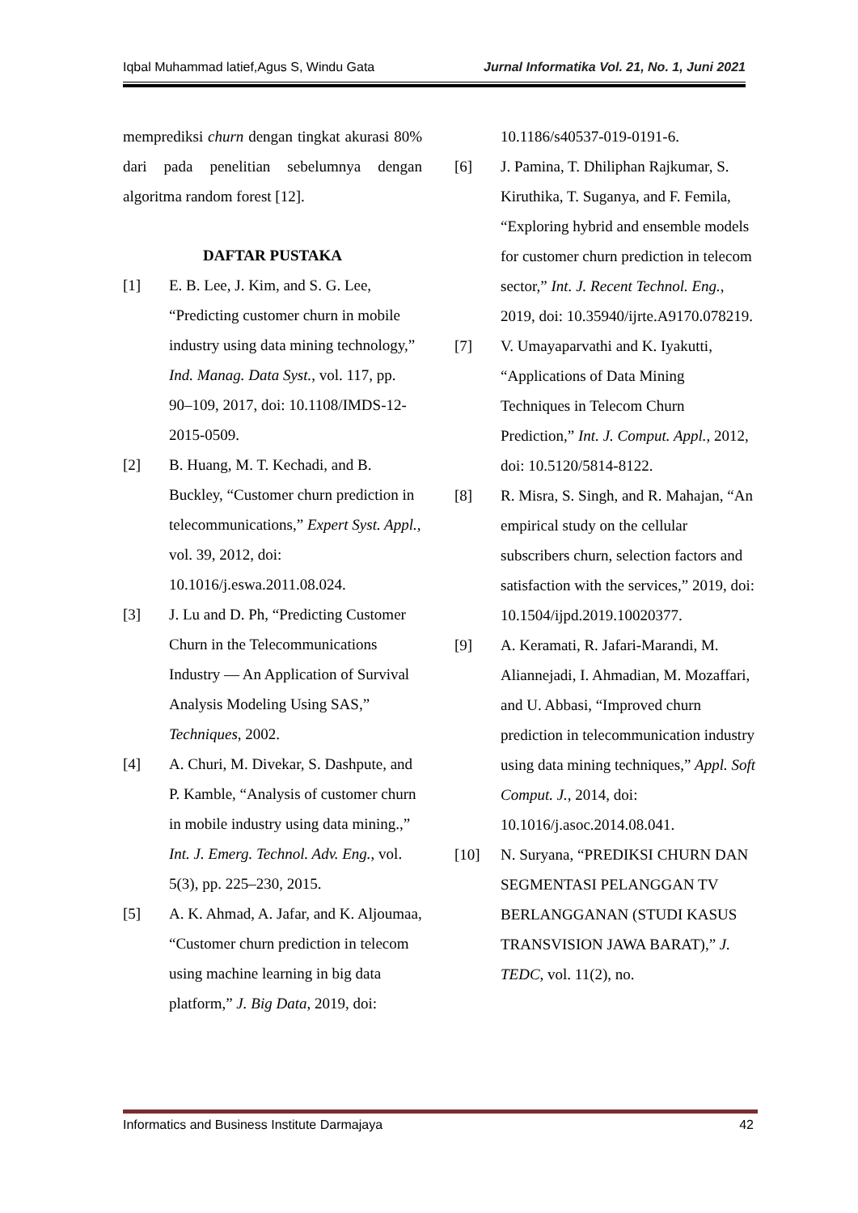Iqbal Muhammad latief,Agus S, Windu Gata Jurnal Informatika Vol. 21, No. 1, Juni 2021
memprediksi churn dengan tingkat akurasi 80% dari pada penelitian sebelumnya dengan algoritma random forest [12].
DAFTAR PUSTAKA
[1] E. B. Lee, J. Kim, and S. G. Lee, “Predicting customer churn in mobile industry using data mining technology,” Ind. Manag. Data Syst., vol. 117, pp. 90–109, 2017, doi: 10.1108/IMDS-12-2015-0509.
[2] B. Huang, M. T. Kechadi, and B. Buckley, “Customer churn prediction in telecommunications,” Expert Syst. Appl., vol. 39, 2012, doi: 10.1016/j.eswa.2011.08.024.
[3] J. Lu and D. Ph, “Predicting Customer Churn in the Telecommunications Industry — An Application of Survival Analysis Modeling Using SAS,” Techniques, 2002.
[4] A. Churi, M. Divekar, S. Dashpute, and P. Kamble, “Analysis of customer churn in mobile industry using data mining.,” Int. J. Emerg. Technol. Adv. Eng., vol. 5(3), pp. 225–230, 2015.
[5] A. K. Ahmad, A. Jafar, and K. Aljoumaa, “Customer churn prediction in telecom using machine learning in big data platform,” J. Big Data, 2019, doi:
10.1186/s40537-019-0191-6.
[6] J. Pamina, T. Dhiliphan Rajkumar, S. Kiruthika, T. Suganya, and F. Femila, “Exploring hybrid and ensemble models for customer churn prediction in telecom sector,” Int. J. Recent Technol. Eng., 2019, doi: 10.35940/ijrte.A9170.078219.
[7] V. Umayaparvathi and K. Iyakutti, “Applications of Data Mining Techniques in Telecom Churn Prediction,” Int. J. Comput. Appl., 2012, doi: 10.5120/5814-8122.
[8] R. Misra, S. Singh, and R. Mahajan, “An empirical study on the cellular subscribers churn, selection factors and satisfaction with the services,” 2019, doi: 10.1504/ijpd.2019.10020377.
[9] A. Keramati, R. Jafari-Marandi, M. Aliannejadi, I. Ahmadian, M. Mozaffari, and U. Abbasi, “Improved churn prediction in telecommunication industry using data mining techniques,” Appl. Soft Comput. J., 2014, doi: 10.1016/j.asoc.2014.08.041.
[10] N. Suryana, “PREDIKSI CHURN DAN SEGMENTASI PELANGGAN TV BERLANGGANAN (STUDI KASUS TRANSVISION JAWA BARAT),” J. TEDC, vol. 11(2), no.
Informatics and Business Institute Darmajaya 42